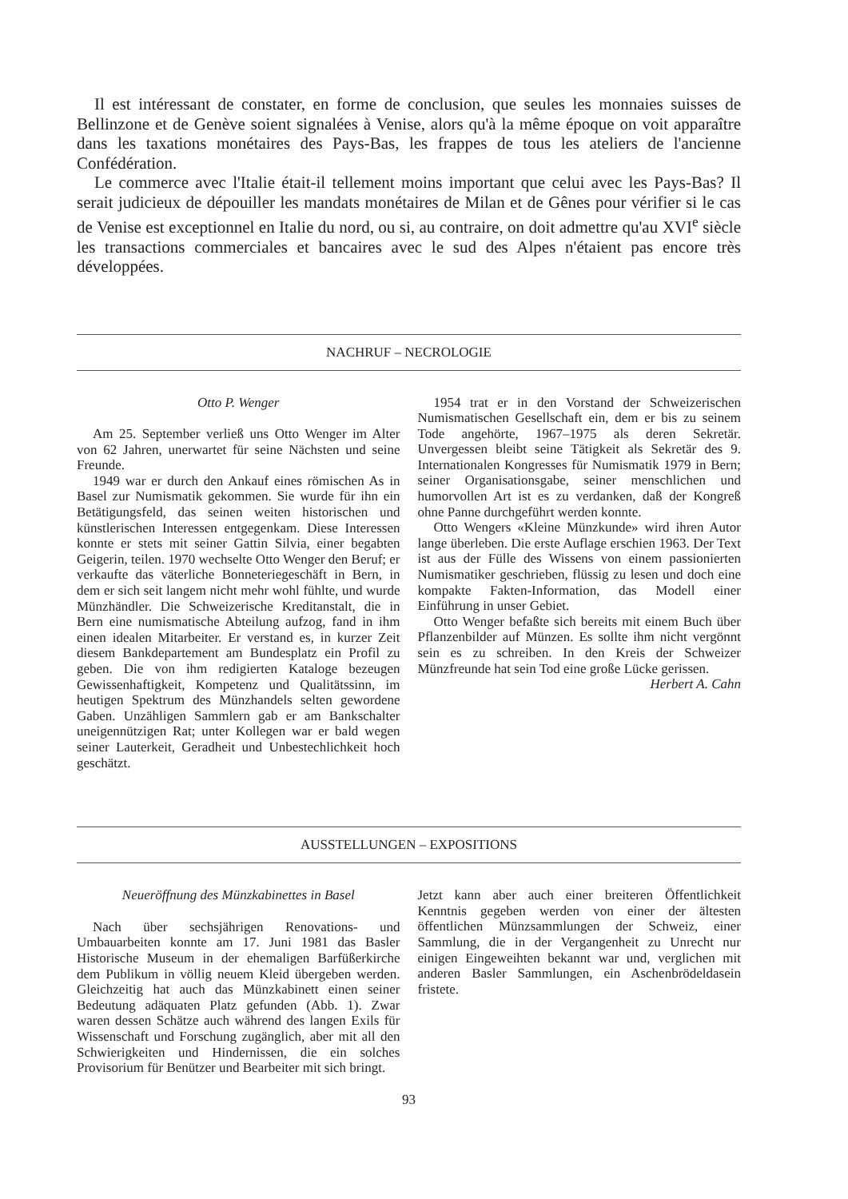Il est intéressant de constater, en forme de conclusion, que seules les monnaies suisses de Bellinzone et de Genève soient signalées à Venise, alors qu'à la même époque on voit apparaître dans les taxations monétaires des Pays-Bas, les frappes de tous les ateliers de l'ancienne Confédération.
Le commerce avec l'Italie était-il tellement moins important que celui avec les Pays-Bas? Il serait judicieux de dépouiller les mandats monétaires de Milan et de Gênes pour vérifier si le cas de Venise est exceptionnel en Italie du nord, ou si, au contraire, on doit admettre qu'au XVI<sup>e</sup> siècle les transactions commerciales et bancaires avec le sud des Alpes n'étaient pas encore très développées.
NACHRUF – NECROLOGIE
Otto P. Wenger
Am 25. September verließ uns Otto Wenger im Alter von 62 Jahren, unerwartet für seine Nächsten und seine Freunde.
1949 war er durch den Ankauf eines römischen As in Basel zur Numismatik gekommen. Sie wurde für ihn ein Betätigungsfeld, das seinen weiten historischen und künstlerischen Interessen entgegenkam. Diese Interessen konnte er stets mit seiner Gattin Silvia, einer begabten Geigerin, teilen. 1970 wechselte Otto Wenger den Beruf; er verkaufte das väterliche Bonneteriegeschäft in Bern, in dem er sich seit langem nicht mehr wohl fühlte, und wurde Münzhändler. Die Schweizerische Kreditanstalt, die in Bern eine numismatische Abteilung aufzog, fand in ihm einen idealen Mitarbeiter. Er verstand es, in kurzer Zeit diesem Bankdepartement am Bundesplatz ein Profil zu geben. Die von ihm redigierten Kataloge bezeugen Gewissenhaftigkeit, Kompetenz und Qualitätssinn, im heutigen Spektrum des Münzhandels selten gewordene Gaben. Unzähligen Sammlern gab er am Bankschalter uneigennützigen Rat; unter Kollegen war er bald wegen seiner Lauterkeit, Geradheit und Unbestechlichkeit hoch geschätzt.
1954 trat er in den Vorstand der Schweizerischen Numismatischen Gesellschaft ein, dem er bis zu seinem Tode angehörte, 1967–1975 als deren Sekretär. Unvergessen bleibt seine Tätigkeit als Sekretär des 9. Internationalen Kongresses für Numismatik 1979 in Bern; seiner Organisationsgabe, seiner menschlichen und humorvollen Art ist es zu verdanken, daß der Kongreß ohne Panne durchgeführt werden konnte.
Otto Wengers «Kleine Münzkunde» wird ihren Autor lange überleben. Die erste Auflage erschien 1963. Der Text ist aus der Fülle des Wissens von einem passionierten Numismatiker geschrieben, flüssig zu lesen und doch eine kompakte Fakten-Information, das Modell einer Einführung in unser Gebiet.
Otto Wenger befaßte sich bereits mit einem Buch über Pflanzenbilder auf Münzen. Es sollte ihm nicht vergönnt sein es zu schreiben. In den Kreis der Schweizer Münzfreunde hat sein Tod eine große Lücke gerissen. Herbert A. Cahn
AUSSTELLUNGEN – EXPOSITIONS
Neueröffnung des Münzkabinettes in Basel
Nach über sechsjährigen Renovations- und Umbauarbeiten konnte am 17. Juni 1981 das Basler Historische Museum in der ehemaligen Barfüßerkirche dem Publikum in völlig neuem Kleid übergeben werden. Gleichzeitig hat auch das Münzkabinett einen seiner Bedeutung adäquaten Platz gefunden (Abb. 1). Zwar waren dessen Schätze auch während des langen Exils für Wissenschaft und Forschung zugänglich, aber mit all den Schwierigkeiten und Hindernissen, die ein solches Provisorium für Benützer und Bearbeiter mit sich bringt.
Jetzt kann aber auch einer breiteren Öffentlichkeit Kenntnis gegeben werden von einer der ältesten öffentlichen Münzsammlungen der Schweiz, einer Sammlung, die in der Vergangenheit zu Unrecht nur einigen Eingeweihten bekannt war und, verglichen mit anderen Basler Sammlungen, ein Aschenbrödeldasein fristete.
93